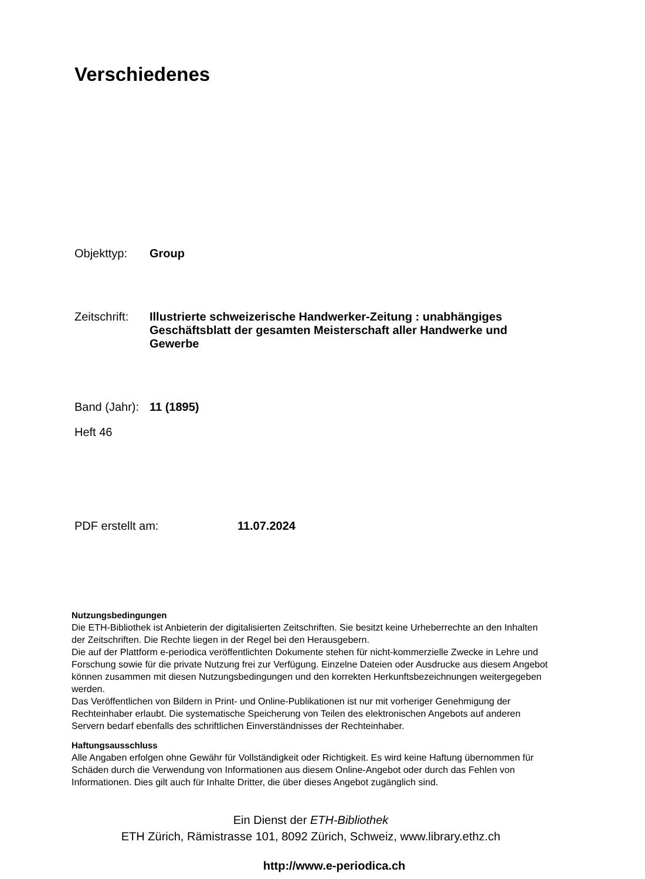Verschiedenes
Objekttyp: Group
Zeitschrift:
Illustrierte schweizerische Handwerker-Zeitung : unabhängiges Geschäftsblatt der gesamten Meisterschaft aller Handwerke und Gewerbe
Band (Jahr):
11 (1895)
Heft 46
PDF erstellt am: 11.07.2024
Nutzungsbedingungen
Die ETH-Bibliothek ist Anbieterin der digitalisierten Zeitschriften. Sie besitzt keine Urheberrechte an den Inhalten der Zeitschriften. Die Rechte liegen in der Regel bei den Herausgebern.
Die auf der Plattform e-periodica veröffentlichten Dokumente stehen für nicht-kommerzielle Zwecke in Lehre und Forschung sowie für die private Nutzung frei zur Verfügung. Einzelne Dateien oder Ausdrucke aus diesem Angebot können zusammen mit diesen Nutzungsbedingungen und den korrekten Herkunftsbezeichnungen weitergegeben werden.
Das Veröffentlichen von Bildern in Print- und Online-Publikationen ist nur mit vorheriger Genehmigung der Rechteinhaber erlaubt. Die systematische Speicherung von Teilen des elektronischen Angebots auf anderen Servern bedarf ebenfalls des schriftlichen Einverständnisses der Rechteinhaber.
Haftungsausschluss
Alle Angaben erfolgen ohne Gewähr für Vollständigkeit oder Richtigkeit. Es wird keine Haftung übernommen für Schäden durch die Verwendung von Informationen aus diesem Online-Angebot oder durch das Fehlen von Informationen. Dies gilt auch für Inhalte Dritter, die über dieses Angebot zugänglich sind.
Ein Dienst der ETH-Bibliothek
ETH Zürich, Rämistrasse 101, 8092 Zürich, Schweiz, www.library.ethz.ch
http://www.e-periodica.ch